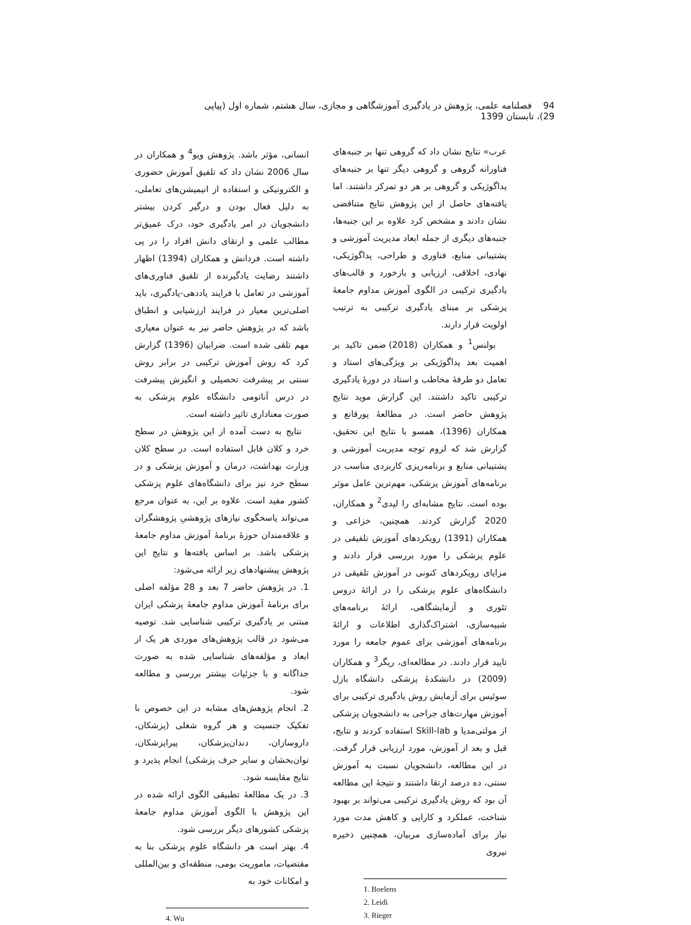94 فصلنامه علمی، پژوهش در یادگیری آموزشگاهی و مجازی، سال هشتم، شماره اول (پیاپی 29)، تابستان 1399
عرب» نتایج نشان داد که گروهی تنها بر جنبه‌های فناورانه گروهی و گروهی دیگر تنها بر جنبه‌های پداگوژیکی و گروهی بر هر دو تمرکز داشتند. اما یافته‌های حاصل از این پژوهش نتایج متناقضی نشان دادند و مشخص کرد علاوه بر این جنبه‌ها، جنبه‌های دیگری از جمله ابعاد مدیریت آموزشی و پشتیبانی منابع، فناوری و طراحی، پداگوژیکی، نهادی، اخلاقی، ارزیابی و بازخورد و قالب‌های یادگیری ترکیبی در الگوی آموزش مداوم جامعهٔ پزشکی بر مبنای یادگیری ترکیبی به ترتیب اولویت قرار دارند.
بولنس<sup>1</sup> و همکاران (2018) ضمن تاکید بر اهمیت بعد پداگوژیکی بر ویژگی‌های استاد و تعامل دو طرفهٔ مخاطب و استاد در دورهٔ یادگیری ترکیبی تاکید داشتند. این گزارش موید نتایج پژوهش حاضر است. در مطالعهٔ پورقانع و همکاران (1396)، همسو با نتایج این تحقیق، گزارش شد که لزوم توجه مدیریت آموزشی و پشتیبانی منابع و برنامه‌ریزی کاربردی مناسب در برنامه‌های آموزش پزشکی، مهم‌ترین عامل موثر بوده است. نتایج مشابه‌ای را لیدی<sup>2</sup> و همکاران، 2020 گزارش کردند. همچنین، خزاعی و همکاران (1391) رویکردهای آموزش تلفیقی در علوم پزشکی را مورد بررسی قرار دادند و مزایای رویکردهای کنونی در آموزش تلفیقی در دانشگاه‌های علوم پزشکی را در ارائهٔ دروس تئوری و آزمایشگاهی، ارائهٔ برنامه‌های شبیه‌سازی، اشتراک‌گذاری اطلاعات و ارائهٔ برنامه‌های آموزشی برای عموم جامعه را مورد تایید قرار دادند. در مطالعه‌ای، ریگر<sup>3</sup> و همکاران (2009) در دانشکدهٔ پزشکی دانشگاه بازل سوئیس برای آزمایش روش یادگیری ترکیبی برای آموزش مهارت‌های جراحی به دانشجویان پزشکی از مولتی‌مدیا و Skill-lab استفاده کردند و نتایج، قبل و بعد از آموزش، مورد ارزیابی قرار گرفت. در این مطالعه، دانشجویان نسبت به آموزش سنتی، ده درصد ارتقا داشتند و نتیجهٔ این مطالعه آن بود که روش یادگیری ترکیبی می‌تواند بر بهبود شناخت، عملکرد و کارایی و کاهش مدت مورد نیاز برای آماده‌سازی مربیان، همچنین ذخیره نیروی
1. Boelens
2. Leidi
3. Rieger
انسانی، مؤثر باشد. پژوهش ویو<sup>4</sup> و همکاران در سال 2006 نشان داد که تلفیق آموزش حضوری و الکترونیکی و استفاده از انیمیشن‌های تعاملی، به دلیل فعال بودن و درگیر کردن بیشتر دانشجویان در امر یادگیری خود، درک عمیق‌تر مطالب علمی و ارتقای دانش افراد را در پی داشته است. فردانش و همکاران (1394) اظهار داشتند رضایت یادگیرنده از تلفیق فناوری‌های آموزشی در تعامل با فرایند یاددهی-یادگیری، باید اصلی‌ترین معیار در فرایند ارزشیابی و انطباق باشد که در پژوهش حاضر نیز به عنوان معیاری مهم تلقی شده است. ضرابیان (1396) گزارش کرد که روش آموزش ترکیبی در برابر روش سنتی بر پیشرفت تحصیلی و انگیزش پیشرفت در درس آناتومی دانشگاه علوم پزشکی به صورت معناداری تاثیر داشته است.
نتایج به دست آمده از این پژوهش در سطح خرد و کلان قابل استفاده است. در سطح کلان وزارت بهداشت، درمان و آموزش پزشکی و در سطح خرد نیز برای دانشگاه‌های علوم پزشکی کشور مفید است. علاوه بر این، به عنوان مرجع می‌تواند پاسخگوی نیازهای پژوهشیِ پژوهشگران و علاقه‌مندان حوزهٔ برنامهٔ آموزش مداوم جامعهٔ پزشکی باشد. بر اساس یافته‌ها و نتایج این پژوهش پیشنهادهای زیر ارائه می‌شود:
1. در پژوهش حاضر 7 بعد و 28 مؤلفه اصلی برای برنامهٔ آموزش مداوم جامعهٔ پزشکی ایران مبتنی بر یادگیری ترکیبی شناسایی شد. توصیه می‌شود در قالب پژوهش‌های موردی هر یک از ابعاد و مؤلفه‌های شناسایی شده به صورت جداگانه و با جزئیات بیشتر بررسی و مطالعه شود.
2. انجام پژوهش‌های مشابه در این خصوص با تفکیک جنسیت و هر گروه شغلی (پزشکان، داروسازان، دندان‌پزشکان، پیراپزشکان، توان‌بخشان و سایر حرف پزشکی) انجام پذیرد و نتایج مقایسه شود.
3. در یک مطالعهٔ تطبیقی الگوی ارائه شده در این پژوهش با الگوی آموزش مداوم جامعهٔ پزشکی کشورهای دیگر بررسی شود.
4. بهتر است هر دانشگاه علوم پزشکی بنا به مقتضیات، ماموریت بومی، منطقه‌ای و بین‌المللی و امکانات خود به
4. Wu